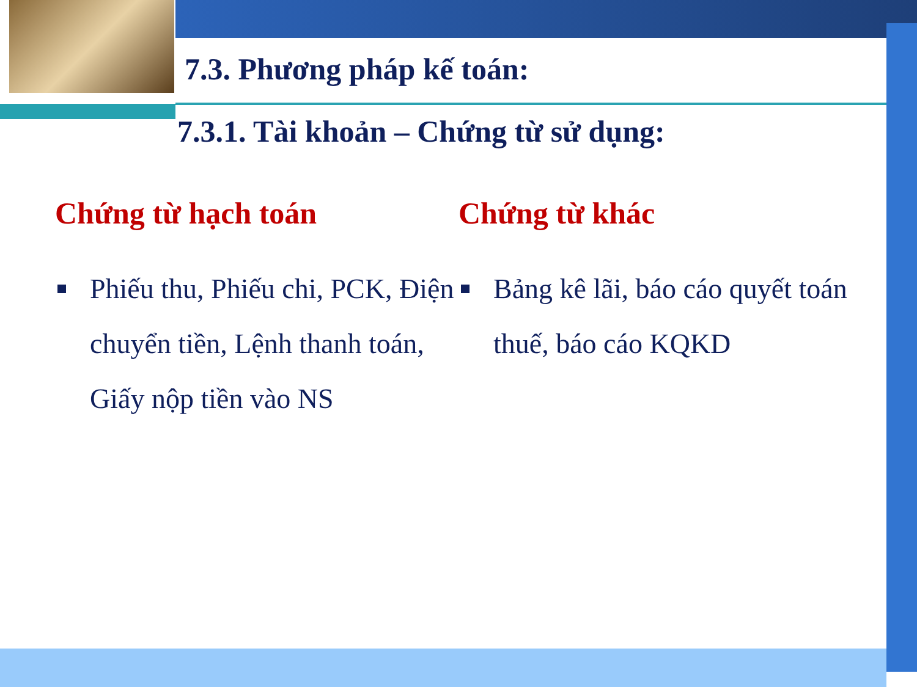7.3. Phương pháp kế toán:
7.3.1. Tài khoản – Chứng từ sử dụng:
Chứng từ hạch toán
Phiếu thu, Phiếu chi, PCK, Điện chuyển tiền, Lệnh thanh toán, Giấy nộp tiền vào NS
Chứng từ khác
Bảng kê lãi, báo cáo quyết toán thuế, báo cáo KQKD